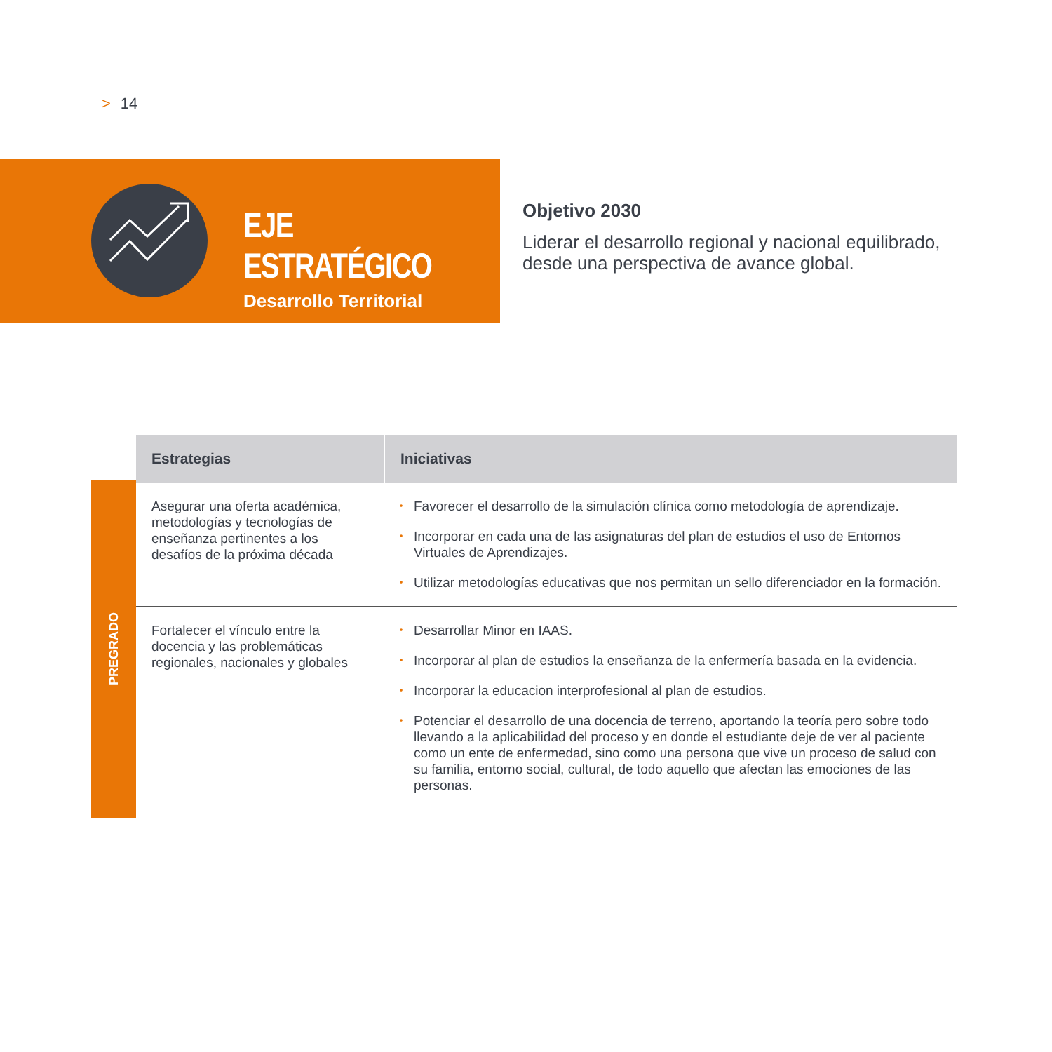> 14
EJE ESTRATÉGICO
Desarrollo Territorial
Objetivo 2030
Liderar el desarrollo regional y nacional equilibrado, desde una perspectiva de avance global.
PREGRADO
| Estrategias | Iniciativas |
| --- | --- |
| Asegurar una oferta académica, metodologías y tecnologías de enseñanza pertinentes a los desafíos de la próxima década | • Favorecer el desarrollo de la simulación clínica como metodología de aprendizaje. • Incorporar en cada una de las asignaturas del plan de estudios el uso de Entornos Virtuales de Aprendizajes. • Utilizar metodologías educativas que nos permitan un sello diferenciador en la formación. |
| Fortalecer el vínculo entre la docencia y las problemáticas regionales, nacionales y globales | • Desarrollar Minor en IAAS. • Incorporar al plan de estudios la enseñanza de la enfermería basada en la evidencia. • Incorporar la educacion interprofesional al plan de estudios. • Potenciar el desarrollo de una docencia de terreno, aportando la teoría pero sobre todo llevando a la aplicabilidad del proceso y en donde el estudiante deje de ver al paciente como un ente de enfermedad, sino como una persona que vive un proceso de salud con su familia, entorno social, cultural, de todo aquello que afectan las emociones de las personas. |